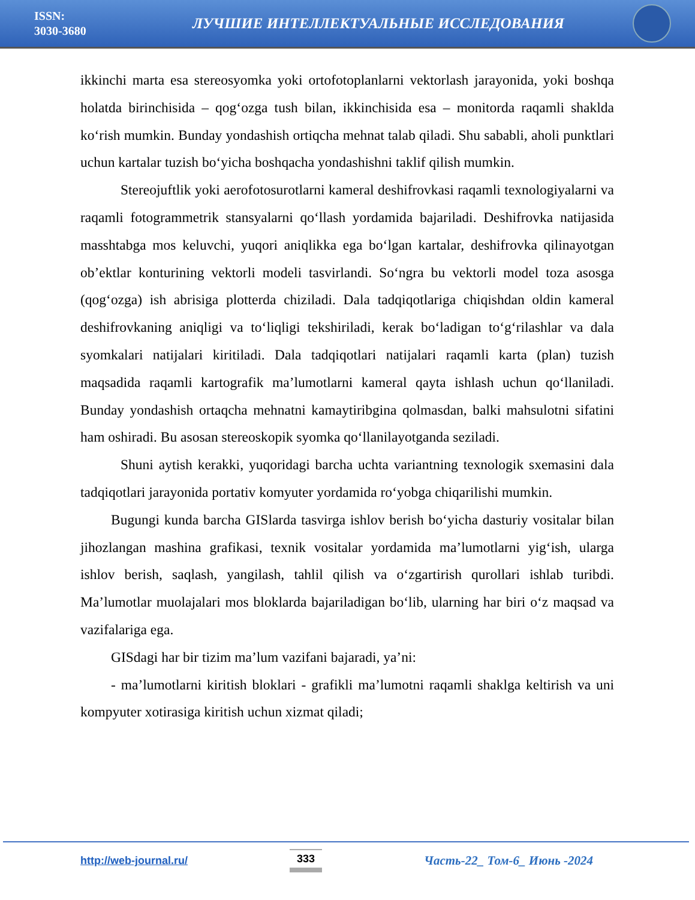ISSN:
3030-3680
ЛУЧШИЕ ИНТЕЛЛЕКТУАЛЬНЫЕ ИССЛЕДОВАНИЯ
ikkinchi marta esa stereosyomka yoki ortofotoplanlarni vektorlash jarayonida, yoki boshqa holatda birinchisida – qog‘ozga tush bilan, ikkinchisida esa – monitorda raqamli shaklda ko‘rish mumkin. Bunday yondashish ortiqcha mehnat talab qiladi. Shu sababli, aholi punktlari uchun kartalar tuzish bo‘yicha boshqacha yondashishni taklif qilish mumkin.
Stereojuftlik yoki aerofotosurotlarni kameral deshifrovkasi raqamli texnologiyalarni va raqamli fotogrammetrik stansyalarni qo‘llash yordamida bajariladi. Deshifrovka natijasida masshtabga mos keluvchi, yuqori aniqlikka ega bo‘lgan kartalar, deshifrovka qilinayotgan ob’ektlar konturining vektorli modeli tasvirlandi. So‘ngra bu vektorli model toza asosga (qog‘ozga) ish abrisiga plotterda chiziladi. Dala tadqiqotlariga chiqishdan oldin kameral deshifrovkaning aniqligi va to‘liqligi tekshiriladi, kerak bo‘ladigan to‘g‘rilashlar va dala syomkalari natijalari kiritiladi. Dala tadqiqotlari natijalari raqamli karta (plan) tuzish maqsadida raqamli kartografik ma’lumotlarni kameral qayta ishlash uchun qo‘llaniladi. Bunday yondashish ortaqcha mehnatni kamaytiribgina qolmasdan, balki mahsulotni sifatini ham oshiradi. Bu asosan stereoskopik syomka qo‘llanilayotganda seziladi.
Shuni aytish kerakki, yuqoridagi barcha uchta variantning texnologik sxemasini dala tadqiqotlari jarayonida portativ komyuter yordamida ro‘yobga chiqarilishi mumkin.
Bugungi kunda barcha GISlarda tasvirga ishlov berish bo‘yicha dasturiy vositalar bilan jihozlangan mashina grafikasi, texnik vositalar yordamida ma’lumotlarni yig‘ish, ularga ishlov berish, saqlash, yangilash, tahlil qilish va o‘zgartirish qurollari ishlab turibdi. Ma’lumotlar muolajalari mos bloklarda bajariladigan bo‘lib, ularning har biri o‘z maqsad va vazifalariga ega.
GISdagi har bir tizim ma’lum vazifani bajaradi, ya’ni:
- ma’lumotlarni kiritish bloklari - grafikli ma’lumotni raqamli shaklga keltirish va uni kompyuter xotirasiga kiritish uchun xizmat qiladi;
http://web-journal.ru/ 333 Часть-22_ Том-6_ Июнь -2024